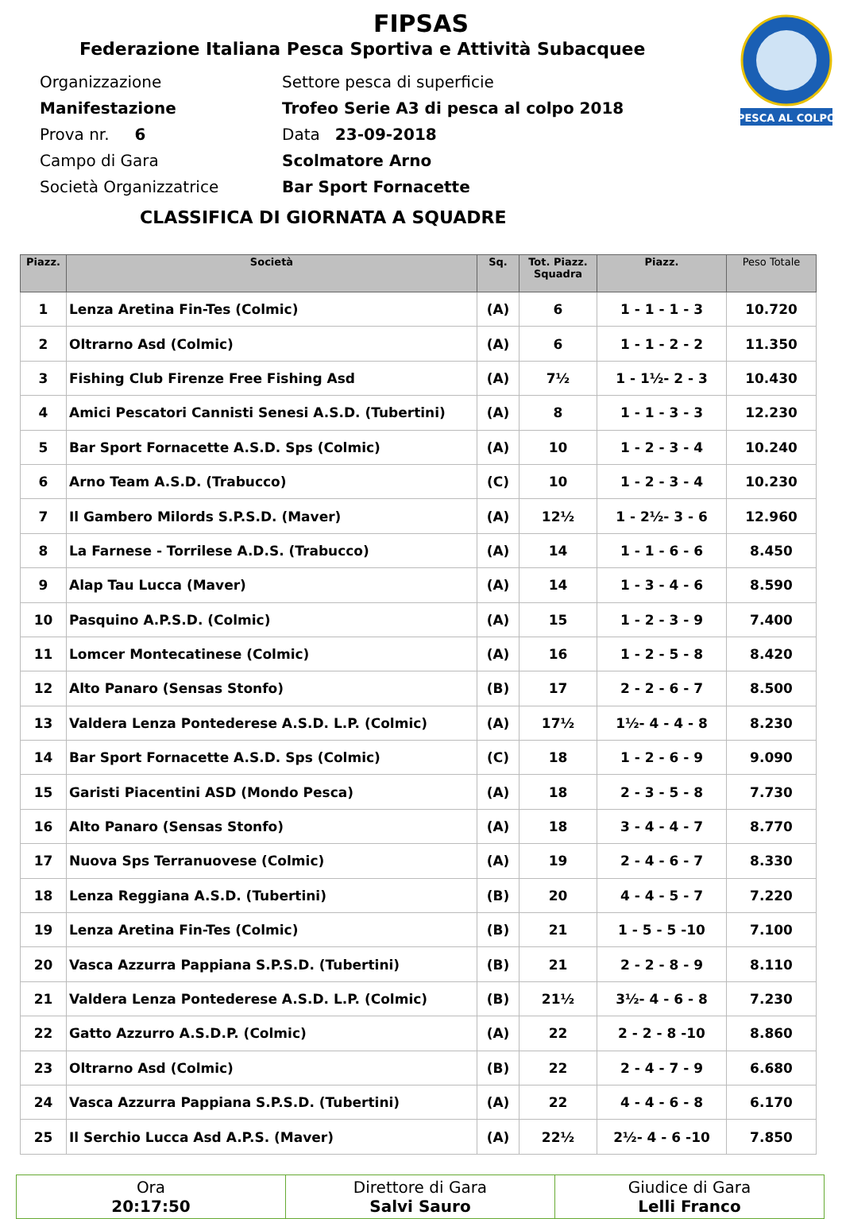PESCA AL COLPO
FIPSAS
Federazione Italiana Pesca Sportiva e Attività Subacquee
Organizzazione Settore pesca di superficie
Manifestazione Trofeo Serie A3 di pesca al colpo 2018
Prova nr. 6 Data 23-09-2018
Campo di Gara Scolmatore Arno
Società Organizzatrice Bar Sport Fornacette
CLASSIFICA DI GIORNATA A SQUADRE
| Piazz. | Società | Sq. | Tot. Piazz. Squadra | Piazz. | Peso Totale |
| --- | --- | --- | --- | --- | --- |
| 1 | Lenza Aretina Fin-Tes (Colmic) | (A) | 6 | 1 - 1 - 1 - 3 | 10.720 |
| 2 | Oltrarno Asd (Colmic) | (A) | 6 | 1 - 1 - 2 - 2 | 11.350 |
| 3 | Fishing Club Firenze Free Fishing Asd | (A) | 7½ | 1 - 1½- 2 - 3 | 10.430 |
| 4 | Amici Pescatori Cannisti Senesi A.S.D. (Tubertini) | (A) | 8 | 1 - 1 - 3 - 3 | 12.230 |
| 5 | Bar Sport Fornacette A.S.D. Sps (Colmic) | (A) | 10 | 1 - 2 - 3 - 4 | 10.240 |
| 6 | Arno Team A.S.D. (Trabucco) | (C) | 10 | 1 - 2 - 3 - 4 | 10.230 |
| 7 | Il Gambero Milords S.P.S.D. (Maver) | (A) | 12½ | 1 - 2½- 3 - 6 | 12.960 |
| 8 | La Farnese - Torrilese A.D.S. (Trabucco) | (A) | 14 | 1 - 1 - 6 - 6 | 8.450 |
| 9 | Alap Tau Lucca (Maver) | (A) | 14 | 1 - 3 - 4 - 6 | 8.590 |
| 10 | Pasquino A.P.S.D. (Colmic) | (A) | 15 | 1 - 2 - 3 - 9 | 7.400 |
| 11 | Lomcer Montecatinese (Colmic) | (A) | 16 | 1 - 2 - 5 - 8 | 8.420 |
| 12 | Alto Panaro (Sensas Stonfo) | (B) | 17 | 2 - 2 - 6 - 7 | 8.500 |
| 13 | Valdera Lenza Pontederese A.S.D. L.P. (Colmic) | (A) | 17½ | 1½- 4 - 4 - 8 | 8.230 |
| 14 | Bar Sport Fornacette A.S.D. Sps (Colmic) | (C) | 18 | 1 - 2 - 6 - 9 | 9.090 |
| 15 | Garisti Piacentini ASD (Mondo Pesca) | (A) | 18 | 2 - 3 - 5 - 8 | 7.730 |
| 16 | Alto Panaro (Sensas Stonfo) | (A) | 18 | 3 - 4 - 4 - 7 | 8.770 |
| 17 | Nuova Sps Terranuovese (Colmic) | (A) | 19 | 2 - 4 - 6 - 7 | 8.330 |
| 18 | Lenza Reggiana A.S.D. (Tubertini) | (B) | 20 | 4 - 4 - 5 - 7 | 7.220 |
| 19 | Lenza Aretina Fin-Tes (Colmic) | (B) | 21 | 1 - 5 - 5 -10 | 7.100 |
| 20 | Vasca Azzurra Pappiana S.P.S.D. (Tubertini) | (B) | 21 | 2 - 2 - 8 - 9 | 8.110 |
| 21 | Valdera Lenza Pontederese A.S.D. L.P. (Colmic) | (B) | 21½ | 3½- 4 - 6 - 8 | 7.230 |
| 22 | Gatto Azzurro A.S.D.P. (Colmic) | (A) | 22 | 2 - 2 - 8 -10 | 8.860 |
| 23 | Oltrarno Asd (Colmic) | (B) | 22 | 2 - 4 - 7 - 9 | 6.680 |
| 24 | Vasca Azzurra Pappiana S.P.S.D. (Tubertini) | (A) | 22 | 4 - 4 - 6 - 8 | 6.170 |
| 25 | Il Serchio Lucca Asd A.P.S. (Maver) | (A) | 22½ | 2½- 4 - 6 -10 | 7.850 |
| Ora 20:17:50 | Direttore di Gara Salvi Sauro | Giudice di Gara Lelli Franco |